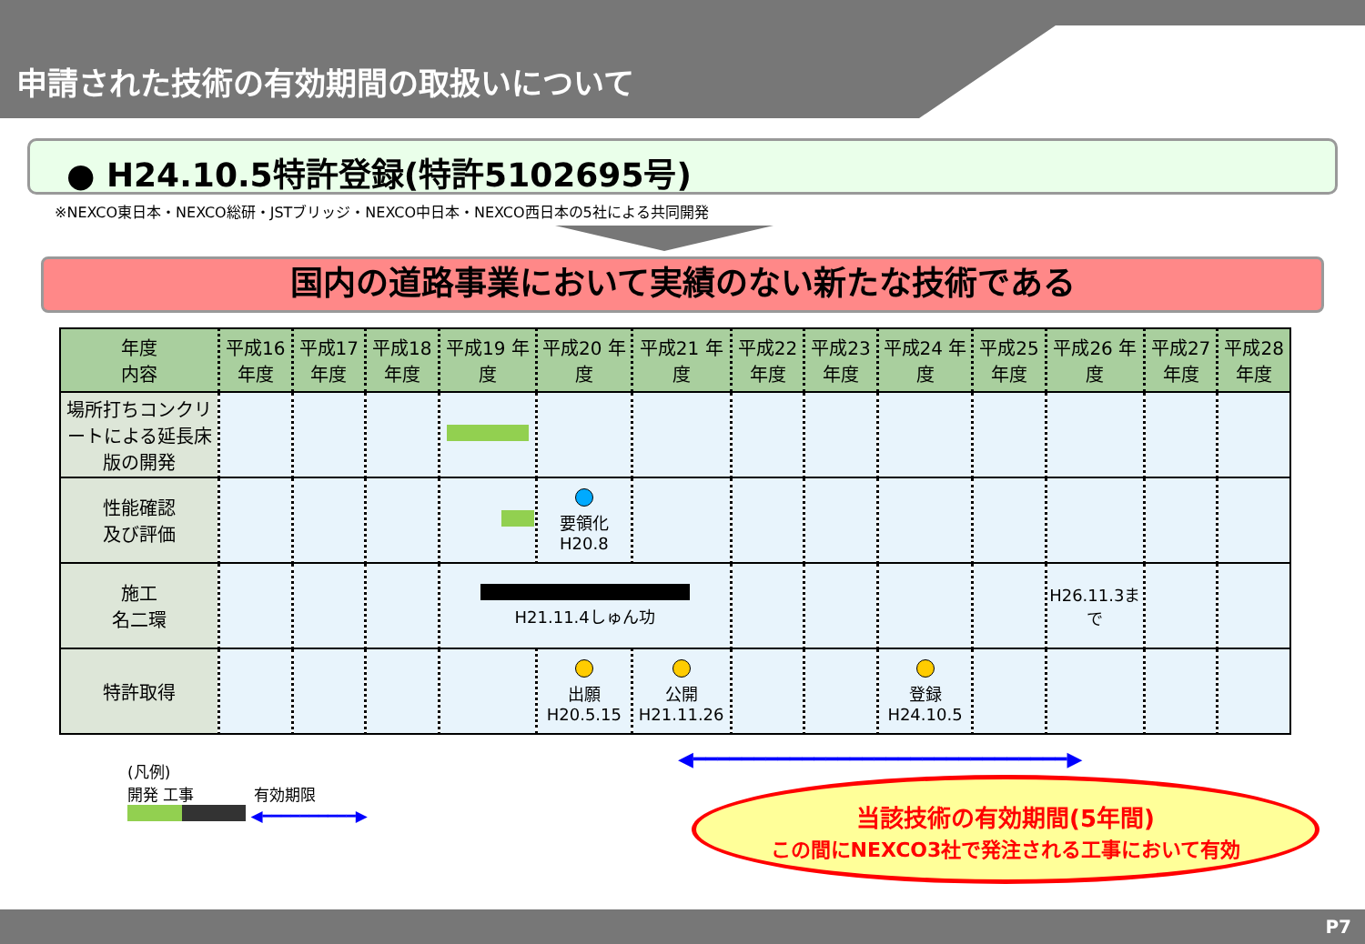申請された技術の有効期間の取扱いについて
● H24.10.5特許登録(特許5102695号)
※NEXCO東日本・NEXCO総研・JSTブリッジ・NEXCO中日本・NEXCO西日本の5社による共同開発
国内の道路事業において実績のない新たな技術である
| 年度 内容 | 平成16 年度 | 平成17 年度 | 平成18 年度 | 平成19 年度 | 平成20 年度 | 平成21 年度 | 平成22 年度 | 平成23 年度 | 平成24 年度 | 平成25 年度 | 平成26 年度 | 平成27 年度 | 平成28 年度 |
| --- | --- | --- | --- | --- | --- | --- | --- | --- | --- | --- | --- | --- | --- |
| 場所打ちコンクリートによる延長床版の開発 | | | | | | | | | | | | | |
| 性能確認 及び評価 | | | | | 要領化 H20.8 | | | | | | | | |
| 施工 名二環 | | | | H21.11.4しゅん功 | | | | | | | H26.11.3まで | | |
| 特許取得 | | | | | 出願 H20.5.15 | 公開 H21.11.26 | | | 登録 H24.10.5 | | | | |
(凡例)
開発 工事 有効期限
◀━━━━━━━━━━▶
◀━━━━━━━━━━━━━━━━━━━━━━━━━━━━━━━▶
当該技術の有効期間(5年間)
この間にNEXCO3社で発注される工事において有効
P7